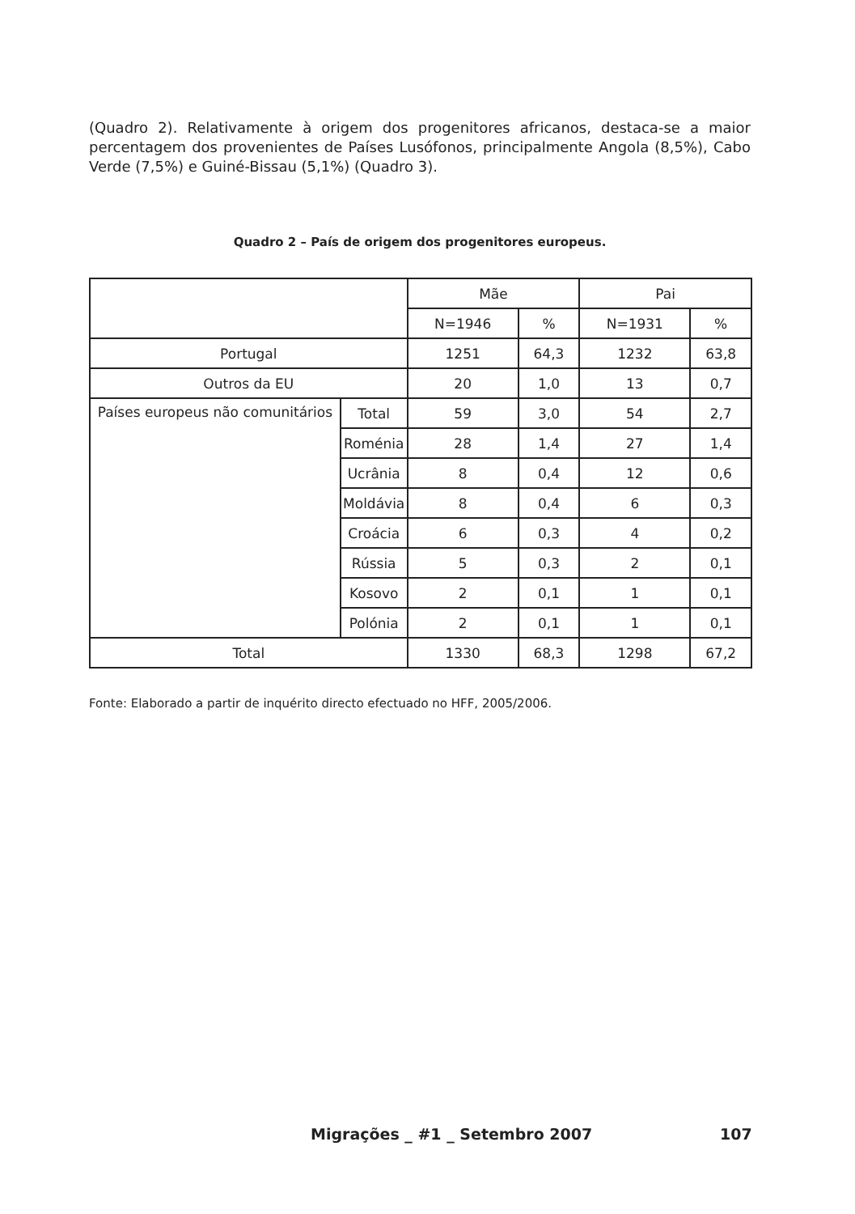(Quadro 2). Relativamente à origem dos progenitores africanos, destaca-se a maior percentagem dos provenientes de Países Lusófonos, principalmente Angola (8,5%), Cabo Verde (7,5%) e Guiné-Bissau (5,1%) (Quadro 3).
Quadro 2 – País de origem dos progenitores europeus.
| | | Mãe | | Pai | |
| | | N=1946 | % | N=1931 | % |
| Portugal | | 1251 | 64,3 | 1232 | 63,8 |
| Outros da EU | | 20 | 1,0 | 13 | 0,7 |
| Países europeus não comunitários | Total | 59 | 3,0 | 54 | 2,7 |
| | Roménia | 28 | 1,4 | 27 | 1,4 |
| | Ucrânia | 8 | 0,4 | 12 | 0,6 |
| | Moldávia | 8 | 0,4 | 6 | 0,3 |
| | Croácia | 6 | 0,3 | 4 | 0,2 |
| | Rússia | 5 | 0,3 | 2 | 0,1 |
| | Kosovo | 2 | 0,1 | 1 | 0,1 |
| | Polónia | 2 | 0,1 | 1 | 0,1 |
| Total | | 1330 | 68,3 | 1298 | 67,2 |
Fonte: Elaborado a partir de inquérito directo efectuado no HFF, 2005/2006.
Migrações _ #1 _ Setembro 2007 107